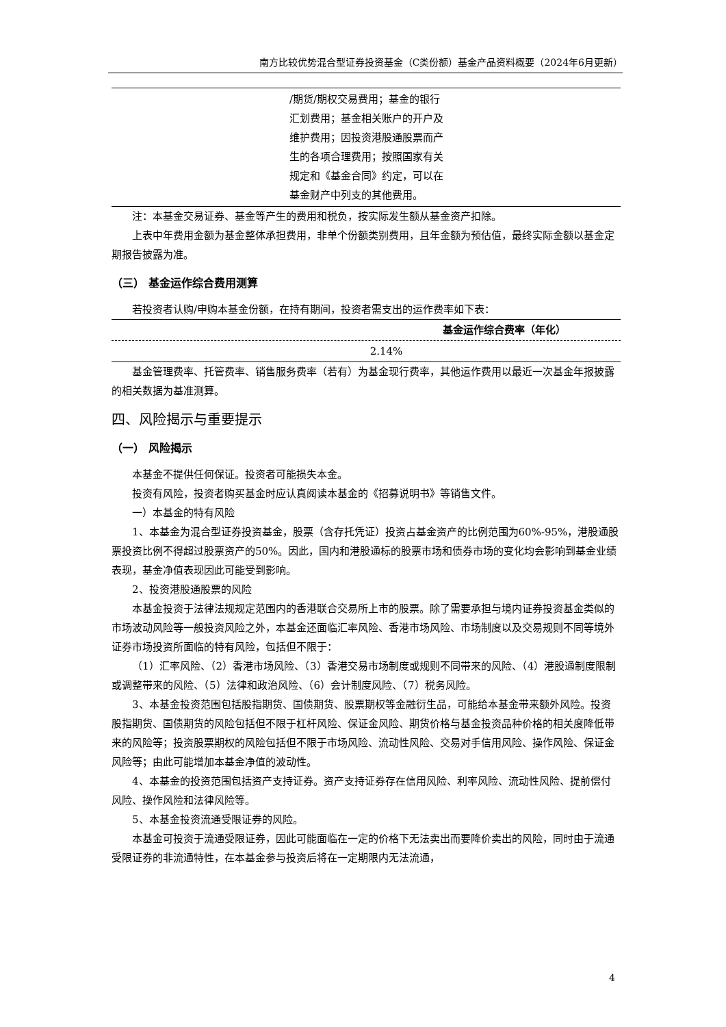南方比较优势混合型证券投资基金（C类份额）基金产品资料概要（2024年6月更新）
| | /期货/期权交易费用；基金的银行汇划费用；基金相关账户的开户及维护费用；因投资港股通股票而产生的各项合理费用；按照国家有关规定和《基金合同》约定，可以在基金财产中列支的其他费用。 | |
注：本基金交易证券、基金等产生的费用和税负，按实际发生额从基金资产扣除。
上表中年费用金额为基金整体承担费用，非单个份额类别费用，且年金额为预估值，最终实际金额以基金定期报告披露为准。
（三） 基金运作综合费用测算
若投资者认购/申购本基金份额，在持有期间，投资者需支出的运作费率如下表：
| 基金运作综合费率（年化） |
| --- |
| 2.14% |
基金管理费率、托管费率、销售服务费率（若有）为基金现行费率，其他运作费用以最近一次基金年报披露的相关数据为基准测算。
四、风险揭示与重要提示
（一） 风险揭示
本基金不提供任何保证。投资者可能损失本金。
投资有风险，投资者购买基金时应认真阅读本基金的《招募说明书》等销售文件。
一）本基金的特有风险
1、本基金为混合型证券投资基金，股票（含存托凭证）投资占基金资产的比例范围为60%-95%，港股通股票投资比例不得超过股票资产的50%。因此，国内和港股通标的股票市场和债券市场的变化均会影响到基金业绩表现，基金净值表现因此可能受到影响。
2、投资港股通股票的风险
本基金投资于法律法规规定范围内的香港联合交易所上市的股票。除了需要承担与境内证券投资基金类似的市场波动风险等一般投资风险之外，本基金还面临汇率风险、香港市场风险、市场制度以及交易规则不同等境外证券市场投资所面临的特有风险，包括但不限于：
（1）汇率风险、（2）香港市场风险、（3）香港交易市场制度或规则不同带来的风险、（4）港股通制度限制或调整带来的风险、（5）法律和政治风险、（6）会计制度风险、（7）税务风险。
3、本基金投资范围包括股指期货、国债期货、股票期权等金融衍生品，可能给本基金带来额外风险。投资股指期货、国债期货的风险包括但不限于杠杆风险、保证金风险、期货价格与基金投资品种价格的相关度降低带来的风险等；投资股票期权的风险包括但不限于市场风险、流动性风险、交易对手信用风险、操作风险、保证金风险等；由此可能增加本基金净值的波动性。
4、本基金的投资范围包括资产支持证券。资产支持证券存在信用风险、利率风险、流动性风险、提前偿付风险、操作风险和法律风险等。
5、本基金投资流通受限证券的风险。
本基金可投资于流通受限证券，因此可能面临在一定的价格下无法卖出而要降价卖出的风险，同时由于流通受限证券的非流通特性，在本基金参与投资后将在一定期限内无法流通，
4